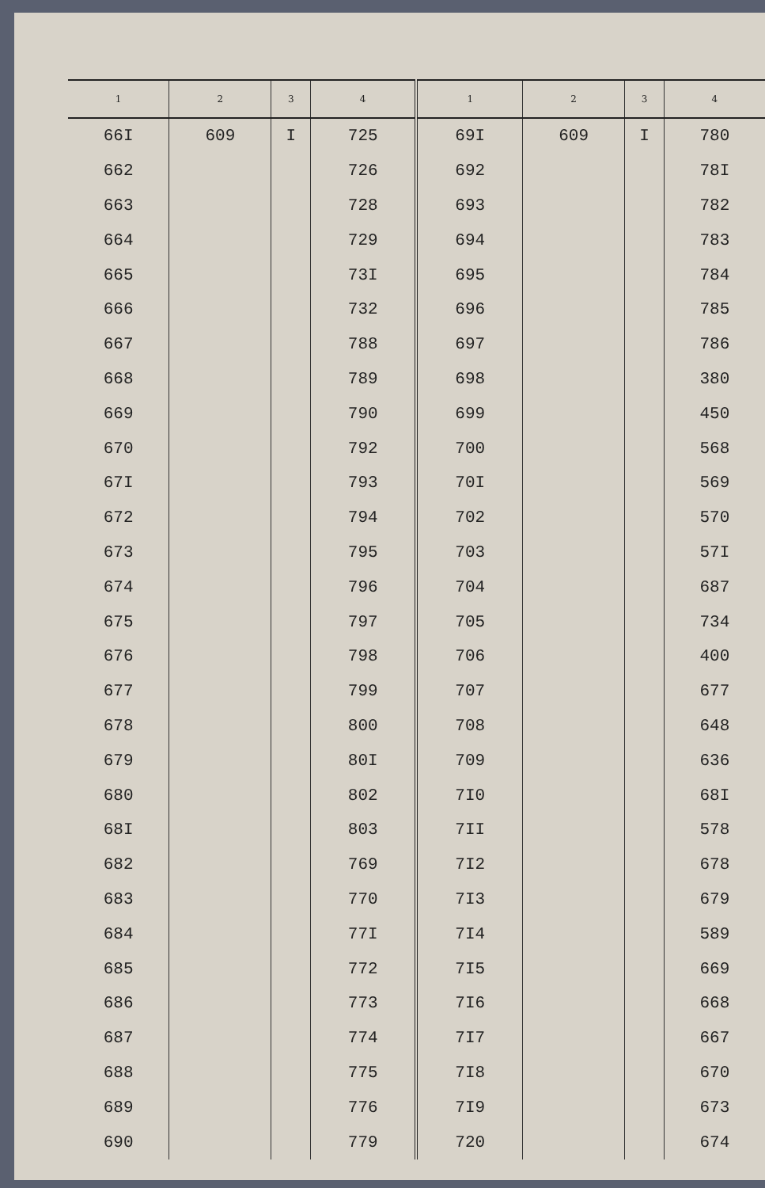| 1 | 2 | 3 | 4 | 1 | 2 | 3 | 4 |
| --- | --- | --- | --- | --- | --- | --- | --- |
| 66I | 609 | I | 725 | 69I | 609 | I | 780 |
| 662 | | | 726 | 692 | | | 78I |
| 663 | | | 728 | 693 | | | 782 |
| 664 | | | 729 | 694 | | | 783 |
| 665 | | | 73I | 695 | | | 784 |
| 666 | | | 732 | 696 | | | 785 |
| 667 | | | 788 | 697 | | | 786 |
| 668 | | | 789 | 698 | | | 380 |
| 669 | | | 790 | 699 | | | 450 |
| 670 | | | 792 | 700 | | | 568 |
| 67I | | | 793 | 70I | | | 569 |
| 672 | | | 794 | 702 | | | 570 |
| 673 | | | 795 | 703 | | | 57I |
| 674 | | | 796 | 704 | | | 687 |
| 675 | | | 797 | 705 | | | 734 |
| 676 | | | 798 | 706 | | | 400 |
| 677 | | | 799 | 707 | | | 677 |
| 678 | | | 800 | 708 | | | 648 |
| 679 | | | 80I | 709 | | | 636 |
| 680 | | | 802 | 7I0 | | | 68I |
| 68I | | | 803 | 7II | | | 578 |
| 682 | | | 769 | 7I2 | | | 678 |
| 683 | | | 770 | 7I3 | | | 679 |
| 684 | | | 77I | 7I4 | | | 589 |
| 685 | | | 772 | 7I5 | | | 669 |
| 686 | | | 773 | 7I6 | | | 668 |
| 687 | | | 774 | 7I7 | | | 667 |
| 688 | | | 775 | 7I8 | | | 670 |
| 689 | | | 776 | 7I9 | | | 673 |
| 690 | | | 779 | 720 | | | 674 |